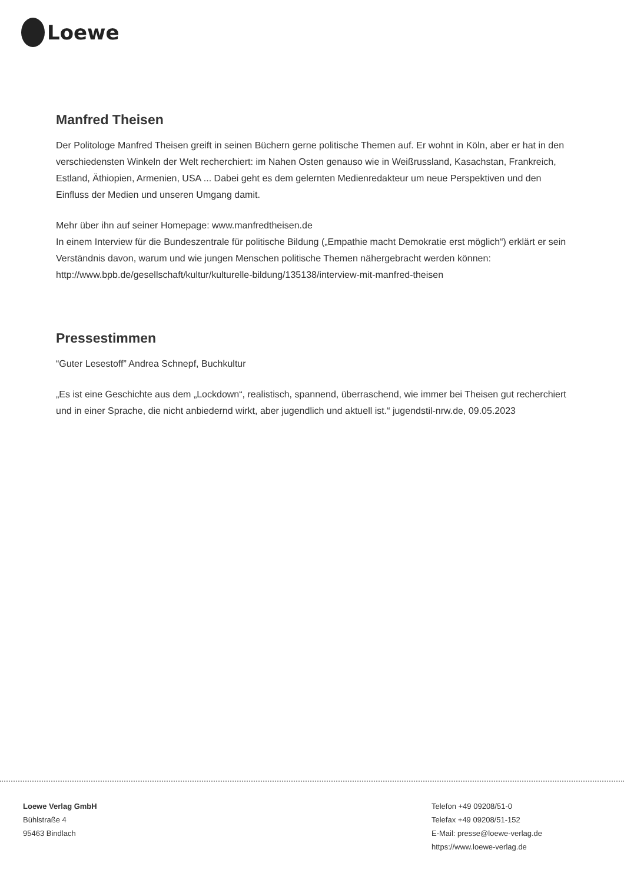Loewe
Manfred Theisen
Der Politologe Manfred Theisen greift in seinen Büchern gerne politische Themen auf. Er wohnt in Köln, aber er hat in den verschiedensten Winkeln der Welt recherchiert: im Nahen Osten genauso wie in Weißrussland, Kasachstan, Frankreich, Estland, Äthiopien, Armenien, USA ... Dabei geht es dem gelernten Medienredakteur um neue Perspektiven und den Einfluss der Medien und unseren Umgang damit.
Mehr über ihn auf seiner Homepage: www.manfredtheisen.de
In einem Interview für die Bundeszentrale für politische Bildung („Empathie macht Demokratie erst möglich“) erklärt er sein Verständnis davon, warum und wie jungen Menschen politische Themen nähergebracht werden können:
http://www.bpb.de/gesellschaft/kultur/kulturelle-bildung/135138/interview-mit-manfred-theisen
Pressestimmen
“Guter Lesestoff” Andrea Schnepf, Buchkultur
„Es ist eine Geschichte aus dem „Lockdown“, realistisch, spannend, überraschend, wie immer bei Theisen gut recherchiert und in einer Sprache, die nicht anbiedernd wirkt, aber jugendlich und aktuell ist.“ jugendstil-nrw.de, 09.05.2023
Loewe Verlag GmbH
Bühlstraße 4
95463 Bindlach
Telefon +49 09208/51-0
Telefax +49 09208/51-152
E-Mail: presse@loewe-verlag.de
https://www.loewe-verlag.de